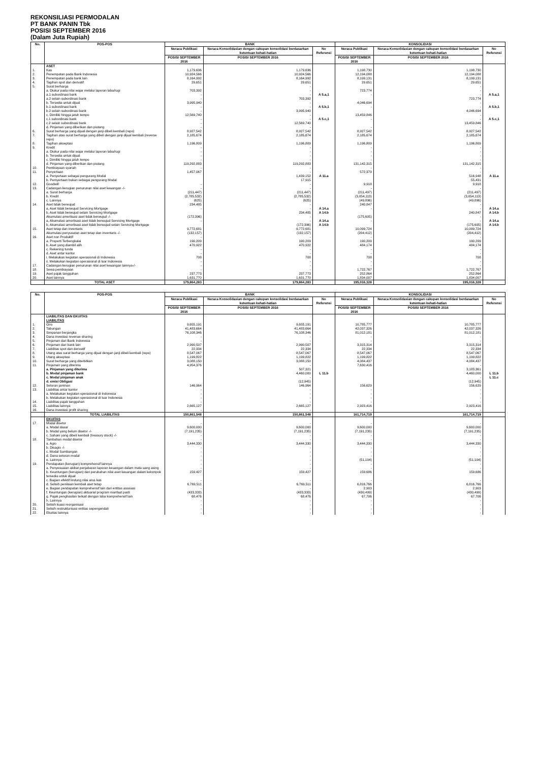REKONSILIASI PERMODALAN
PT BANK PANIN Tbk
POSISI SEPTEMBER 2016
(Dalam Juta Rupiah)
| No. | POS-POS | BANK | | | KONSOLIDASI | | |
| --- | --- | --- | --- | --- | --- | --- | --- |
| | | Neraca Publikasi | Neraca Konsolidasian dengan cakupan konsolidasi berdasarkan ketentuan kehati-hatian | No Referensi | Neraca Publikasi | Neraca Konsolidasian dengan cakupan konsolidasi berdasarkan ketentuan kehati-hatian | No Referensi |
| | | POSISI SEPTEMBER 2016 | POSISI SEPTEMBER 2016 | | POSISI SEPTEMBER 2016 | POSISI SEPTEMBER 2016 | |
| | ASET | | | | | | |
| 1. | Kas | 1,179,636 | 1,179,636 | | 1,198,730 | 1,198,730 | |
| 2. | Penempatan pada Bank Indonesia | 10,924,566 | 10,924,566 | | 12,194,088 | 12,194,088 | |
| 3. | Penempatan pada bank lain | 8,164,992 | 8,164,992 | | 8,199,131 | 8,199,131 | |
| 4. | Tagihan spot dan derivatif | 29,651 | 29,651 | | 29,651 | 29,651 | |
| 5. | Surat berharga | | - | | | - | |
| | a. Diukur pada nilai wajar melalui laporan laba/rugi | 703,392 | - | | 723,774 | - | |
| | a.1 subordinasi bank | - | - | A 5.a,1 | - | - | A 5.a,1 |
| | a.2 selain subordinasi bank | - | 703,392 | | | 723,774 | |
| | b. Tersedia untuk dijual | 3,995,940 | - | | 4,046,694 | - | |
| | b.1 subordinasi bank | - | - | A 5.b,1 | - | - | A 5.b,1 |
| | b.2 selain subordinasi bank | - | 3,995,940 | | | 4,046,694 | |
| | c. Dimiliki hingga jatuh tempo | 12,569,740 | - | | 13,459,846 | - | |
| | c.1 subordinasi bank | - | - | A 5.c,1 | - | - | A 5.c,1 |
| | c.2 selain subordinasi bank | - | 12,569,740 | | | 13,459,846 | |
| | d. Pinjaman yang diberikan dan piutang | - | - | | - | - | |
| 6. | Surat berharga yang dijual dengan janji dibeli kembali (repo) | 8,927,542 | 8,927,542 | | 8,927,542 | 8,927,542 | |
| 7. | Tagihan atas surat berharga yang dibeli dengan janji dijual kembali (reverse repo) | 2,185,674 | 2,185,674 | | 2,185,674 | 2,185,674 | |
| 8. | Tagihan akseptasi | 1,196,809 | 1,196,809 | | 1,196,809 | 1,196,809 | |
| 9. | Kredit | - | - | | - | - | |
| | a. Diukur pada nilai wajar melalui laporan laba/rugi | - | - | | - | - | |
| | b. Tersedia untuk dijual | - | - | | - | - | |
| | c. Dimiliki hingga jatuh tempo | - | - | | - | - | |
| | d. Pinjaman yang diberikan dan piutang | 119,292,883 | 119,292,883 | | 131,142,315 | 131,142,315 | |
| 10. | Pembiayaan syariah | - | - | | - | - | |
| 11. | Penyertaan | 1,457,067 | - | | 572,379 | - | |
| | a. Penyertaan sebagai pengurang Modal | | 1,439,152 | A 11.a | | 516,948 | A 11.a |
| | b. Pemyertaan bukan sebagai pengurang Modal | | 17,915 | | | 55,431 | |
| 12. | Goodwill | - | - | | 9,918 | 9,918 | |
| 13. | Cadangan kerugian penurunan nilai aset keuangan -/- | - | - | | - | - | |
| | a. Surat berharga | (211,447) | (211,447) | | (211,497) | (211,497) | |
| | b. Kredit | (2,785,532) | (2,785,532) | | (3,054,113) | (3,054,113) | |
| | c. Lainnya | (625) | (625) | | (49,896) | (49,896) | |
| 14. | Aset tidak berwujud | 234,485 | - | | 240,847 | - | |
| | a, Aset tidak berwujud Servicing Mortgage | - | - | A 14.a | - | - | A 14.a |
| | b, Aset tidak berwujud selain Servicing Mortgage | | 234,485 | A 14.b | | 240,847 | A 14.b |
| | Akumulasi amortisasi aset tidak berwujud -/- | (172,396) | - | | (175,605) | - | |
| | a, Akumulasi amortisasi aset tidak berwujud Servicing Mortgage | - | - | A 14.a | - | - | A 14.a |
| | b, Akumulasi amortisasi aset tidak berwujud selain Servicing Mortgage | | (172,396) | A 14.b | | (175,605) | A 14.b |
| 15. | Aset tetap dan inventaris | 9,772,681 | 9,772,681 | | 10,099,724 | 10,099,724 | |
| | Akumulasi penyusutan aset tetap dan inventaris -/- | (132,157) | (132,157) | | (204,412) | (204,412) | |
| 16. | Aset non Produktif | - | - | | - | - | |
| | a. Properti Terbengkalai | 190,209 | 190,209 | | 190,209 | 190,209 | |
| | b. Aset yang diambil alih | 470,922 | 470,922 | | 484,174 | 484,174 | |
| | c. Rekening tunda | - | - | | - | - | |
| | d. Aset antar kantor | - | - | | - | - | |
| | i. Melakukan kegiatan operasional di Indonesia | 708 | 708 | | 708 | 708 | |
| | ii. Melakukan kegiatan operasional di luar Indonesia | - | - | | - | - | |
| 17. | Cadangan kerugian penurunan nilai aset keuangan lainnya-/- | - | - | | - | - | |
| 18. | Sewa pembiayaan | - | - | | 1,722,767 | 1,722,767 | |
| 19. | Aset pajak tangguhan | 237,773 | 237,773 | | 252,864 | 252,864 | |
| 20. | Aset lainnya | 1,631,770 | 1,631,770 | | 1,834,007 | 1,834,007 | |
| | TOTAL ASET | 179,864,283 | 179,864,283 | | 195,016,328 | 195,016,328 | |
| No. | POS-POS | BANK | | | KONSOLIDASI | | |
| --- | --- | --- | --- | --- | --- | --- | --- |
| | | Neraca Publikasi | Neraca Konsolidasian dengan cakupan konsolidasi berdasarkan ketentuan kehati-hatian | No Referensi | Neraca Publikasi | Neraca Konsolidasian dengan cakupan konsolidasi berdasarkan ketentuan kehati-hatian | No Referensi |
| | | POSISI SEPTEMBER 2016 | POSISI SEPTEMBER 2016 | | POSISI SEPTEMBER 2016 | POSISI SEPTEMBER 2016 | |
| | LIABILITAS DAN EKUITAS | | | | | | |
| | LIABILITAS | | | | | | |
| 1. | Giro | 9,655,191 | 9,655,191 | | 10,785,777 | 10,785,777 | |
| 2. | Tabungan | 41,483,664 | 41,483,664 | | 42,037,326 | 42,037,326 | |
| 3. | Simpanan berjangka | 76,108,346 | 76,108,346 | | 81,012,181 | 81,012,181 | |
| 4. | Dana investasi revenue sharing | - | - | | - | - | |
| 5. | Pinjaman dari Bank Indonesia | - | - | | - | - | |
| 6. | Pinjaman dari bank lain | 2,990,507 | 2,990,507 | | 3,315,314 | 3,315,314 | |
| 7. | Liabilitas spot dan derivatif | 22,334 | 22,334 | | 22,334 | 22,334 | |
| 8. | Utang atas surat berharga yang dijual dengan janji dibeli kembali (repo) | 8,547,067 | 8,547,067 | | 8,547,067 | 8,547,067 | |
| 9. | Utang akseptasi | 1,199,822 | 1,199,822 | | 1,199,822 | 1,199,822 | |
| 10. | Surat berharga yang diterbitkan | 3,088,150 | 3,088,150 | | 4,084,437 | 4,084,437 | |
| 11. | Pinjaman yang diterima | 4,954,376 | - | | 7,630,416 | - | |
| | a. Pinjaman yang diterima | | 507,321 | | | 3,183,361 | |
| | b. Modal pinjaman bank | | 4,460,000 | L 11.b | | 4,460,000 | L 11.b |
| | c. Modal pinjaman anak | | - | | | - | L 11.c |
| | d. emisi Obligasi | | (12,945) | | | (12,945) | |
| 12. | Setoran jaminan | 146,964 | 146,964 | | 156,629 | 156,629 | |
| 13. | Liabilitas antar kantor | - | - | | - | - | |
| | a. Melakukan kegiatan operasional di Indonesia | - | - | | - | - | |
| | b. Melakukan kegiatan operasional di luar Indonesia | - | - | | - | - | |
| 14. | Liabilitas pajak tangguhan | - | - | | - | - | |
| 15. | Liabilitas lainnya | 2,665,127 | 2,665,127 | | 2,923,416 | 2,923,416 | |
| 16. | Dana investasi profit sharing | - | - | | - | - | |
| | TOTAL LIABILITAS | 150,861,548 | 150,861,548 | | 161,714,719 | 161,714,719 | |
| | EKUITAS | | | | | | |
| 17. | Modal disetor | - | - | | - | - | |
| | a. Modal dasar | 9,600,000 | 9,600,000 | | 9,600,000 | 9,600,000 | |
| | b. Modal yang belum disetor -/- | (7,191,235) | (7,191,235) | | (7,191,235) | (7,191,235) | |
| | c. Saham yang dibeli kembali (treasury stock) -/- | - | - | | - | - | |
| 18. | Tambahan modal disetor | - | - | | - | - | |
| | a. Agio | 3,444,330 | 3,444,330 | | 3,444,330 | 3,444,330 | |
| | b. Disagio -/- | - | - | | - | - | |
| | c. Modal Sumbangan | - | - | | - | - | |
| | d. Dana setoran modal | - | - | | - | - | |
| | e. Lainnya | - | - | | (51,104) | (51,104) | |
| 19. | Pendapatan (kerugian) komprehensif lainnya | - | - | | - | - | |
| | a. Penyesuaian akibat penjabaran laporan keuangan dalam mata uang asing | - | - | | - | - | |
| | b. Keuntungan (kerugian) dari perubahan nilai aset keuangan dalam kelompok tersedia untuk dijual | 159,427 | 159,427 | | 159,686 | 159,686 | |
| | c. Bagian efektif lindung nilai arus kas | - | - | | - | - | |
| | d. Selisih penilaian kembali aset tetap | 6,769,511 | 6,769,511 | | 6,816,766 | 6,816,766 | |
| | e. Bagian pendapatan komprehensif lain dari entitas asosiasi | - | - | | 2,903 | 2,903 | |
| | f. Keuntungan (kerugian) aktuarial program manfaat pasti | (433,333) | (433,333) | | (430,499) | (430,499) | |
| | g. Pajak penghasilan terkait dengan laba komprehensif lain | 68,476 | 68,476 | | 67,706 | 67,706 | |
| | h. Lainnya | - | - | | - | - | |
| 20. | Selisih kuasi reorganisasi | - | - | | - | - | |
| 21. | Selisih restrukturisasi entitas sepengendali | - | - | | - | - | |
| 22. | Ekuitas lainnya | - | - | | - | - | |